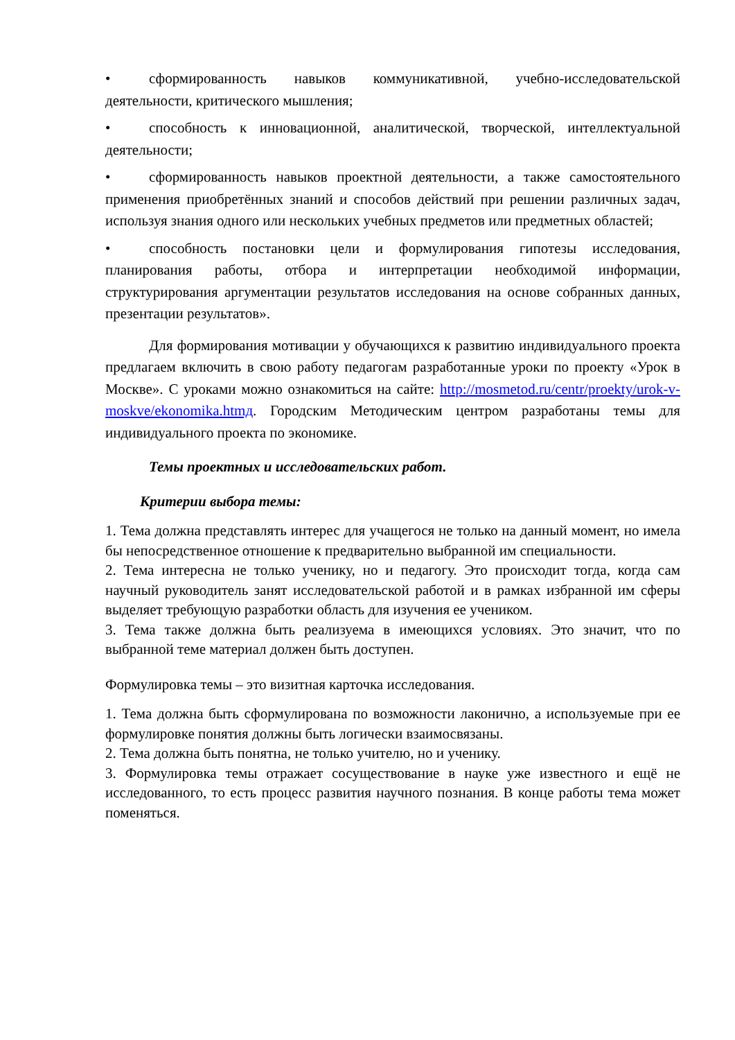• сформированность навыков коммуникативной, учебно-исследовательской деятельности, критического мышления;
• способность к инновационной, аналитической, творческой, интеллектуальной деятельности;
• сформированность навыков проектной деятельности, а также самостоятельного применения приобретённых знаний и способов действий при решении различных задач, используя знания одного или нескольких учебных предметов или предметных областей;
• способность постановки цели и формулирования гипотезы исследования, планирования работы, отбора и интерпретации необходимой информации, структурирования аргументации результатов исследования на основе собранных данных, презентации результатов».
Для формирования мотивации у обучающихся к развитию индивидуального проекта предлагаем включить в свою работу педагогам разработанные уроки по проекту «Урок в Москве». С уроками можно ознакомиться на сайте: http://mosmetod.ru/centr/proekty/urok-v-moskve/ekonomika.htmд. Городским Методическим центром разработаны темы для индивидуального проекта по экономике.
Темы проектных и исследовательских работ.
Критерии выбора темы:
1. Тема должна представлять интерес для учащегося не только на данный момент, но имела бы непосредственное отношение к предварительно выбранной им специальности.
2. Тема интересна не только ученику, но и педагогу. Это происходит тогда, когда сам научный руководитель занят исследовательской работой и в рамках избранной им сферы выделяет требующую разработки область для изучения ее учеником.
3. Тема также должна быть реализуема в имеющихся условиях. Это значит, что по выбранной теме материал должен быть доступен.
Формулировка темы – это визитная карточка исследования.
1. Тема должна быть сформулирована по возможности лаконично, а используемые при ее формулировке понятия должны быть логически взаимосвязаны.
2. Тема должна быть понятна, не только учителю, но и ученику.
3. Формулировка темы отражает сосуществование в науке уже известного и ещё не исследованного, то есть процесс развития научного познания. В конце работы тема может поменяться.